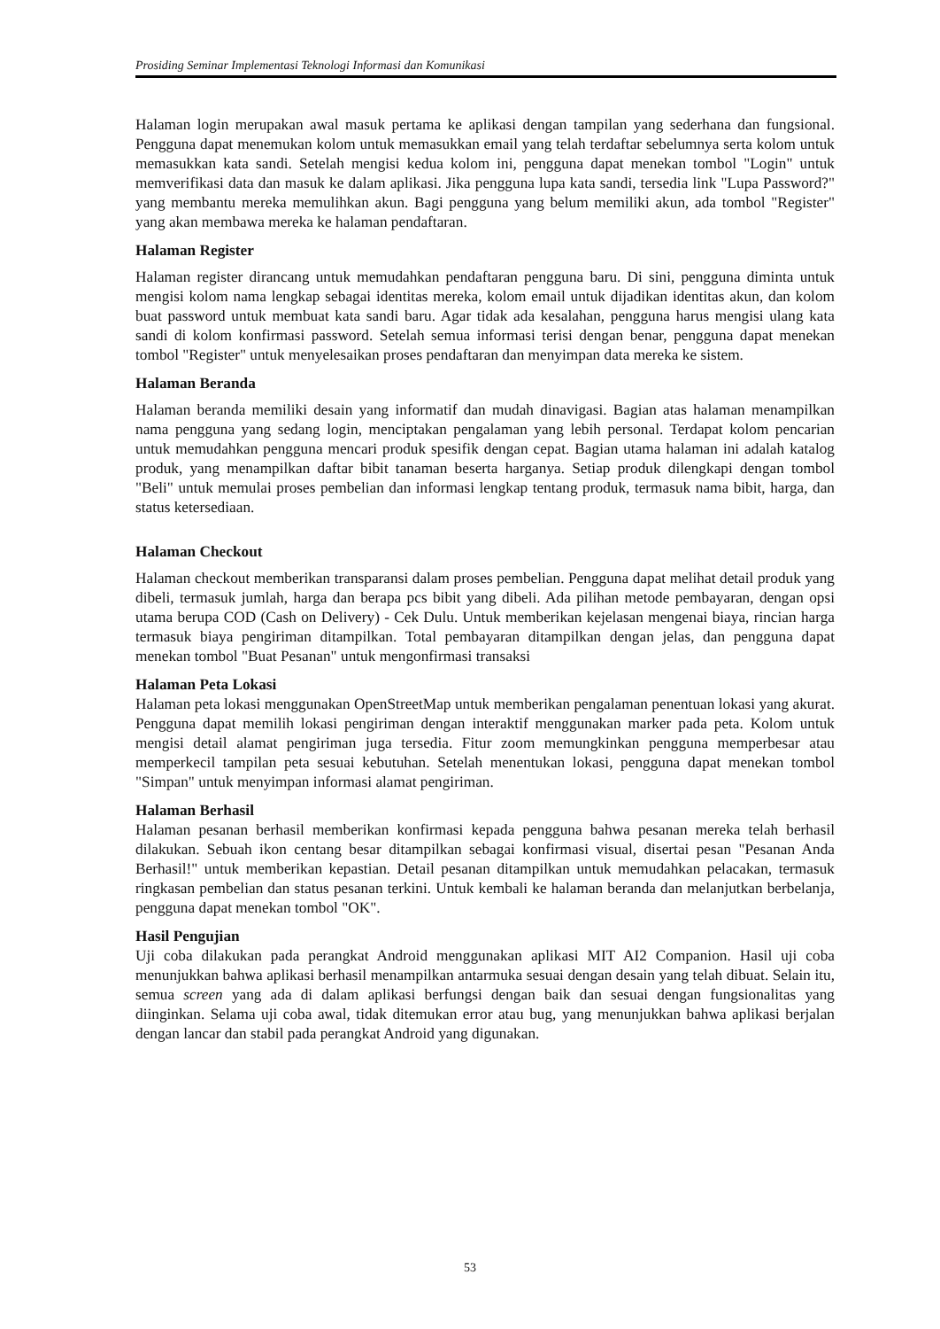Prosiding Seminar Implementasi Teknologi Informasi dan Komunikasi
Halaman login merupakan awal masuk pertama ke aplikasi dengan tampilan yang sederhana dan fungsional. Pengguna dapat menemukan kolom untuk memasukkan email yang telah terdaftar sebelumnya serta kolom untuk memasukkan kata sandi. Setelah mengisi kedua kolom ini, pengguna dapat menekan tombol "Login" untuk memverifikasi data dan masuk ke dalam aplikasi. Jika pengguna lupa kata sandi, tersedia link "Lupa Password?" yang membantu mereka memulihkan akun. Bagi pengguna yang belum memiliki akun, ada tombol "Register" yang akan membawa mereka ke halaman pendaftaran.
Halaman Register
Halaman register dirancang untuk memudahkan pendaftaran pengguna baru. Di sini, pengguna diminta untuk mengisi kolom nama lengkap sebagai identitas mereka, kolom email untuk dijadikan identitas akun, dan kolom buat password untuk membuat kata sandi baru. Agar tidak ada kesalahan, pengguna harus mengisi ulang kata sandi di kolom konfirmasi password. Setelah semua informasi terisi dengan benar, pengguna dapat menekan tombol "Register" untuk menyelesaikan proses pendaftaran dan menyimpan data mereka ke sistem.
Halaman Beranda
Halaman beranda memiliki desain yang informatif dan mudah dinavigasi. Bagian atas halaman menampilkan nama pengguna yang sedang login, menciptakan pengalaman yang lebih personal. Terdapat kolom pencarian untuk memudahkan pengguna mencari produk spesifik dengan cepat. Bagian utama halaman ini adalah katalog produk, yang menampilkan daftar bibit tanaman beserta harganya. Setiap produk dilengkapi dengan tombol "Beli" untuk memulai proses pembelian dan informasi lengkap tentang produk, termasuk nama bibit, harga, dan status ketersediaan.
Halaman Checkout
Halaman checkout memberikan transparansi dalam proses pembelian. Pengguna dapat melihat detail produk yang dibeli, termasuk jumlah, harga dan berapa pcs bibit yang dibeli. Ada pilihan metode pembayaran, dengan opsi utama berupa COD (Cash on Delivery) - Cek Dulu. Untuk memberikan kejelasan mengenai biaya, rincian harga termasuk biaya pengiriman ditampilkan. Total pembayaran ditampilkan dengan jelas, dan pengguna dapat menekan tombol "Buat Pesanan" untuk mengonfirmasi transaksi
Halaman Peta Lokasi
Halaman peta lokasi menggunakan OpenStreetMap untuk memberikan pengalaman penentuan lokasi yang akurat. Pengguna dapat memilih lokasi pengiriman dengan interaktif menggunakan marker pada peta. Kolom untuk mengisi detail alamat pengiriman juga tersedia. Fitur zoom memungkinkan pengguna memperbesar atau memperkecil tampilan peta sesuai kebutuhan. Setelah menentukan lokasi, pengguna dapat menekan tombol "Simpan" untuk menyimpan informasi alamat pengiriman.
Halaman Berhasil
Halaman pesanan berhasil memberikan konfirmasi kepada pengguna bahwa pesanan mereka telah berhasil dilakukan. Sebuah ikon centang besar ditampilkan sebagai konfirmasi visual, disertai pesan "Pesanan Anda Berhasil!" untuk memberikan kepastian. Detail pesanan ditampilkan untuk memudahkan pelacakan, termasuk ringkasan pembelian dan status pesanan terkini. Untuk kembali ke halaman beranda dan melanjutkan berbelanja, pengguna dapat menekan tombol "OK".
Hasil Pengujian
Uji coba dilakukan pada perangkat Android menggunakan aplikasi MIT AI2 Companion. Hasil uji coba menunjukkan bahwa aplikasi berhasil menampilkan antarmuka sesuai dengan desain yang telah dibuat. Selain itu, semua screen yang ada di dalam aplikasi berfungsi dengan baik dan sesuai dengan fungsionalitas yang diinginkan. Selama uji coba awal, tidak ditemukan error atau bug, yang menunjukkan bahwa aplikasi berjalan dengan lancar dan stabil pada perangkat Android yang digunakan.
53